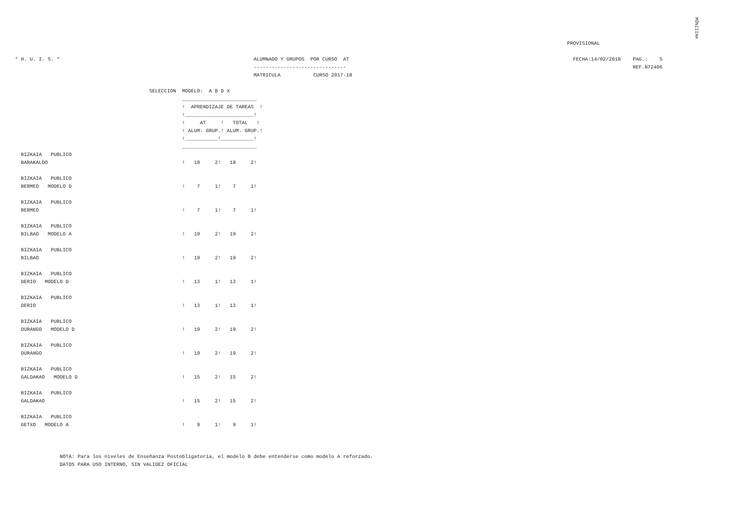MÕ%IIIH#
                                                                                                                                                                                         PROVISIONAL

* H. U. I. S. *                                                                 ALUMNADO Y GRUPOS  POR CURSO  AT                                                                           FECHA:14/02/2018    PAG.:    5
                                                                                -------------------------------                                                                                                REF.N72406
                                                                                MATRICULA           CURSO 2017-18

                                             SELECCION  MODELO:  A B D X
                                                        _________________________
                                                        !  APRENDIZAJE DE TAREAS  !
                                                        !_______________________!
                                                        !     AT     !   TOTAL   !
                                                        ! ALUM. GRUP.! ALUM. GRUP.!
                                                        !___________!___________!
                                                        _________________________
  BIZKAIA   PUBLICO
  BARAKALDO                                             !   18     2!   18     2!

  BIZKAIA   PUBLICO
  BERMEO   MODELO D                                     !    7     1!    7     1!

  BIZKAIA   PUBLICO
  BERMEO                                                !    7     1!    7     1!

  BIZKAIA   PUBLICO
  BILBAO   MODELO A                                     !   19     2!   19     2!

  BIZKAIA   PUBLICO
  BILBAO                                                !   19     2!   19     2!

  BIZKAIA   PUBLICO
  DERIO   MODELO D                                      !   13     1!   13     1!

  BIZKAIA   PUBLICO
  DERIO                                                 !   13     1!   13     1!

  BIZKAIA   PUBLICO
  DURANGO   MODELO D                                    !   19     2!   19     2!

  BIZKAIA   PUBLICO
  DURANGO                                               !   19     2!   19     2!

  BIZKAIA   PUBLICO
  GALDAKAO   MODELO D                                   !   15     2!   15     2!

  BIZKAIA   PUBLICO
  GALDAKAO                                              !   15     2!   15     2!

  BIZKAIA   PUBLICO
  GETXO   MODELO A                                      !    9     1!    9     1!



               NOTA: Para los niveles de Enseñanza Postobligatoria, el modelo B debe entenderse como modelo A reforzado.
               DATOS PARA USO INTERNO, SIN VALIDEZ OFICIAL